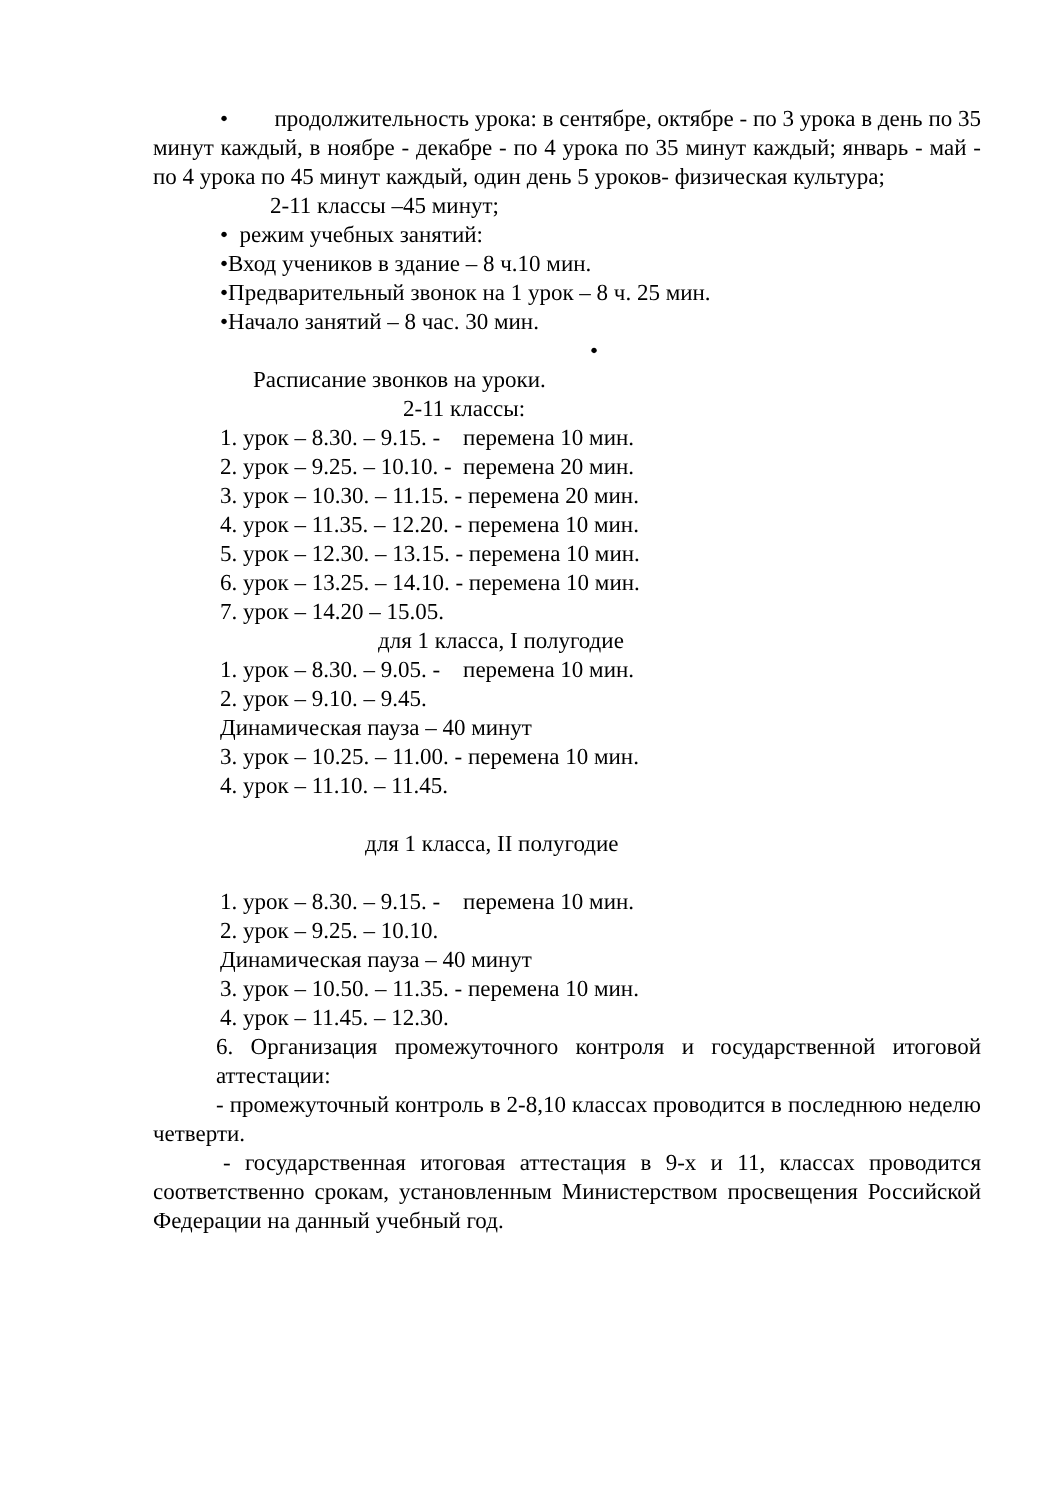• продолжительность урока: в сентябре, октябре - по 3 урока в день по 35 минут каждый, в ноябре - декабре - по 4 урока по 35 минут каждый; январь - май - по 4 урока по 45 минут каждый, один день 5 уроков- физическая культура;
2-11 классы –45 минут;
• режим учебных занятий:
•Вход учеников в здание – 8 ч.10 мин.
•Предварительный звонок на 1 урок – 8 ч. 25 мин.
•Начало занятий – 8 час. 30 мин.
•
Расписание звонков на уроки.
2-11 классы:
1. урок – 8.30. – 9.15. - перемена 10 мин.
2. урок – 9.25. – 10.10. - перемена 20 мин.
3. урок – 10.30. – 11.15. - перемена 20 мин.
4. урок – 11.35. – 12.20. - перемена 10 мин.
5. урок – 12.30. – 13.15. - перемена 10 мин.
6. урок – 13.25. – 14.10. - перемена 10 мин.
7. урок – 14.20 – 15.05.
для 1 класса, I полугодие
1. урок – 8.30. – 9.05. - перемена 10 мин.
2. урок – 9.10. – 9.45.
Динамическая пауза – 40 минут
3. урок – 10.25. – 11.00. - перемена 10 мин.
4. урок – 11.10. – 11.45.
для 1 класса, II полугодие
1. урок – 8.30. – 9.15. - перемена 10 мин.
2. урок – 9.25. – 10.10.
Динамическая пауза – 40 минут
3. урок – 10.50. – 11.35. - перемена 10 мин.
4. урок – 11.45. – 12.30.
6. Организация промежуточного контроля и государственной итоговой аттестации:
- промежуточный контроль в 2-8,10 классах проводится в последнюю неделю четверти.
- государственная итоговая аттестация в 9-х и 11, классах проводится соответственно срокам, установленным Министерством просвещения Российской Федерации на данный учебный год.